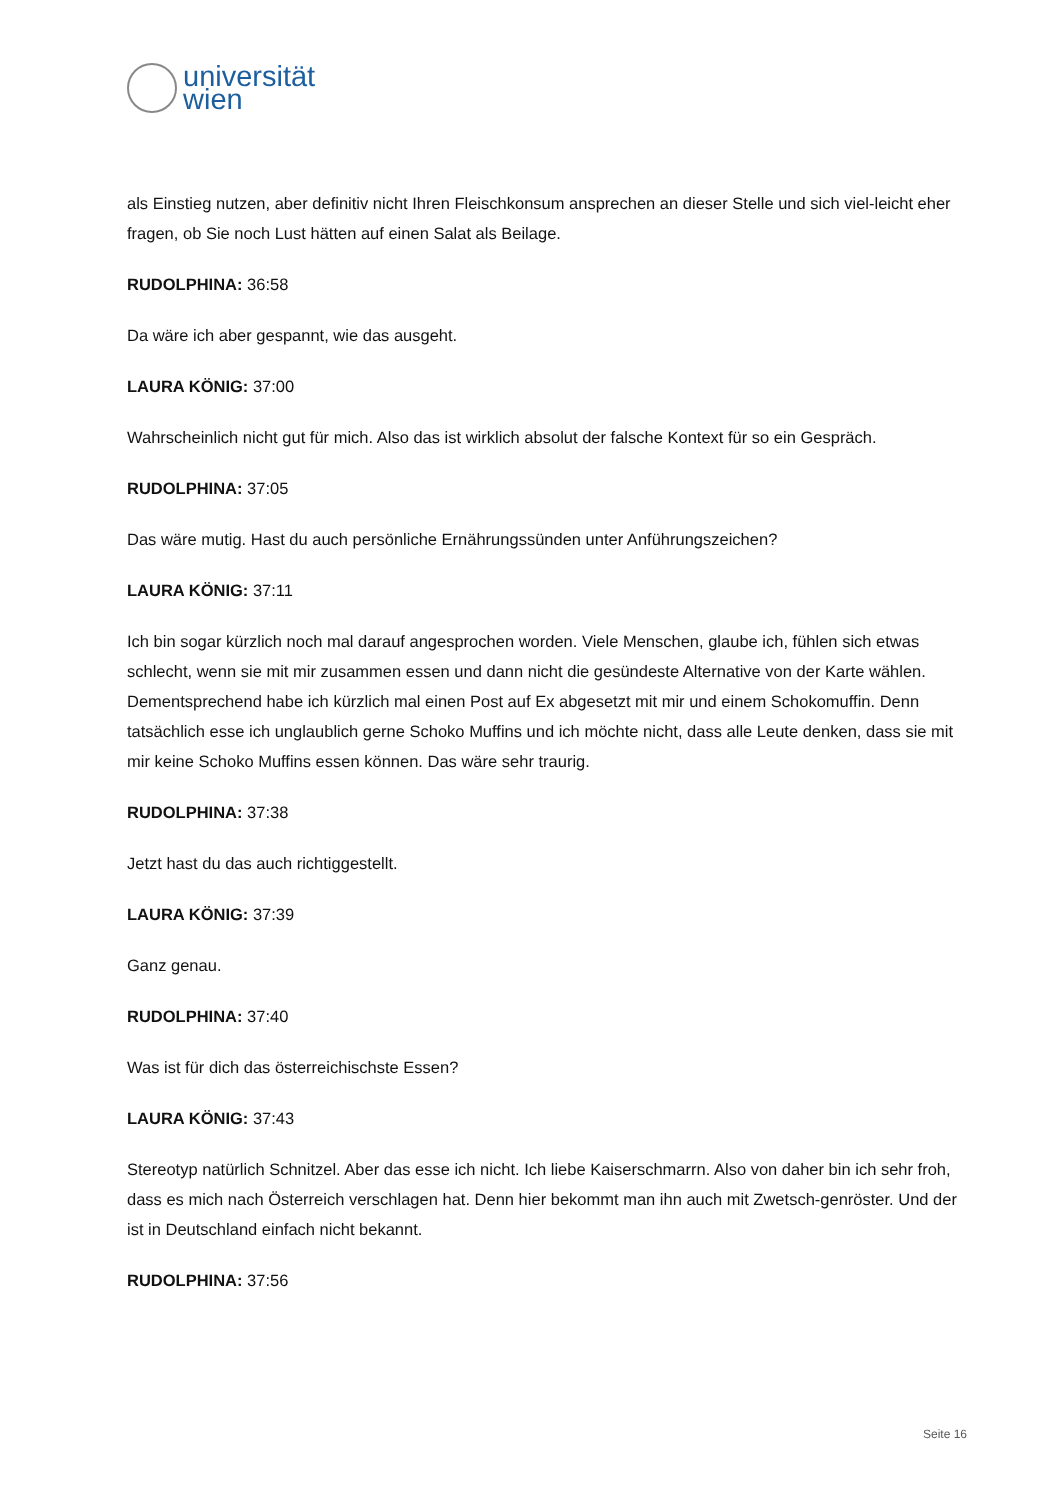universität
wien
als Einstieg nutzen, aber definitiv nicht Ihren Fleischkonsum ansprechen an dieser Stelle und sich viel-leicht eher fragen, ob Sie noch Lust hätten auf einen Salat als Beilage.
RUDOLPHINA: 36:58
Da wäre ich aber gespannt, wie das ausgeht.
LAURA KÖNIG: 37:00
Wahrscheinlich nicht gut für mich. Also das ist wirklich absolut der falsche Kontext für so ein Gespräch.
RUDOLPHINA: 37:05
Das wäre mutig. Hast du auch persönliche Ernährungssünden unter Anführungszeichen?
LAURA KÖNIG: 37:11
Ich bin sogar kürzlich noch mal darauf angesprochen worden. Viele Menschen, glaube ich, fühlen sich etwas schlecht, wenn sie mit mir zusammen essen und dann nicht die gesündeste Alternative von der Karte wählen. Dementsprechend habe ich kürzlich mal einen Post auf Ex abgesetzt mit mir und einem Schokomuffin. Denn tatsächlich esse ich unglaublich gerne Schoko Muffins und ich möchte nicht, dass alle Leute denken, dass sie mit mir keine Schoko Muffins essen können. Das wäre sehr traurig.
RUDOLPHINA: 37:38
Jetzt hast du das auch richtiggestellt.
LAURA KÖNIG: 37:39
Ganz genau.
RUDOLPHINA: 37:40
Was ist für dich das österreichischste Essen?
LAURA KÖNIG: 37:43
Stereotyp natürlich Schnitzel. Aber das esse ich nicht. Ich liebe Kaiserschmarrn. Also von daher bin ich sehr froh, dass es mich nach Österreich verschlagen hat. Denn hier bekommt man ihn auch mit Zwetsch-genröster. Und der ist in Deutschland einfach nicht bekannt.
RUDOLPHINA: 37:56
Seite 16